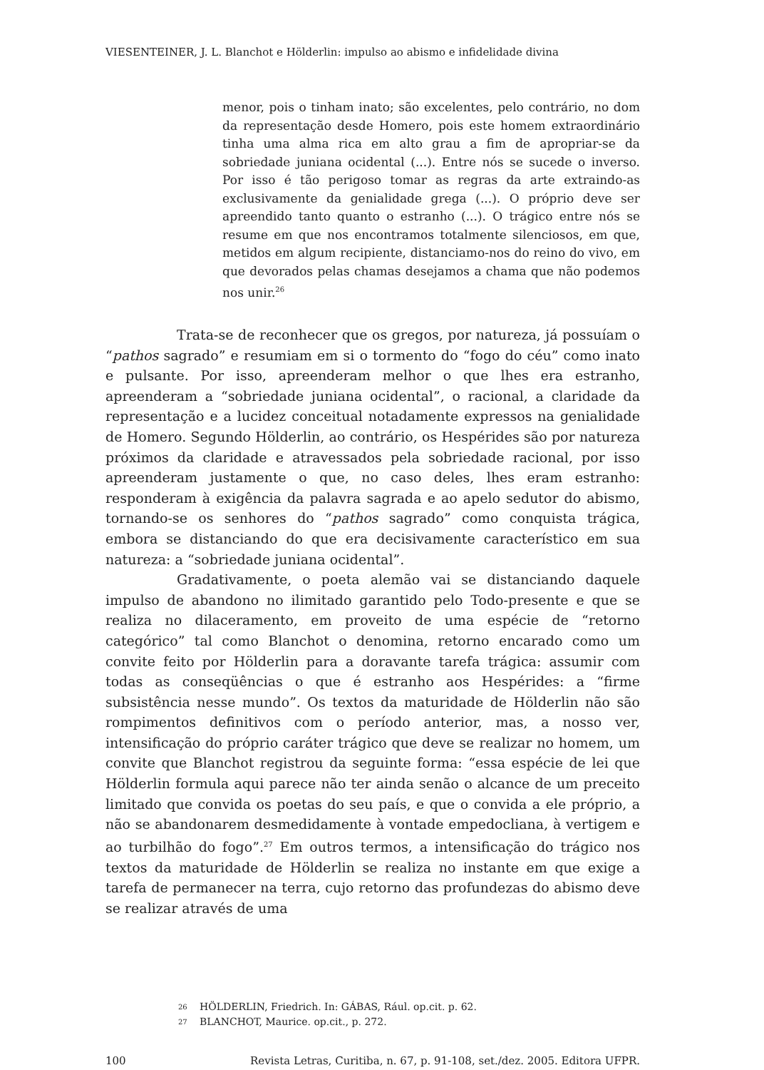VIESENTEINER, J. L. Blanchot e Hölderlin: impulso ao abismo e infidelidade divina
menor, pois o tinham inato; são excelentes, pelo contrário, no dom da representação desde Homero, pois este homem extraordinário tinha uma alma rica em alto grau a fim de apropriar-se da sobriedade juniana ocidental (...). Entre nós se sucede o inverso. Por isso é tão perigoso tomar as regras da arte extraindo-as exclusivamente da genialidade grega (...). O próprio deve ser apreendido tanto quanto o estranho (...). O trágico entre nós se resume em que nos encontramos totalmente silenciosos, em que, metidos em algum recipiente, distanciamo-nos do reino do vivo, em que devorados pelas chamas desejamos a chama que não podemos nos unir.<sup>26</sup>
Trata-se de reconhecer que os gregos, por natureza, já possuíam o “pathos sagrado” e resumiam em si o tormento do “fogo do céu” como inato e pulsante. Por isso, apreenderam melhor o que lhes era estranho, apreenderam a “sobriedade juniana ocidental”, o racional, a claridade da representação e a lucidez conceitual notadamente expressos na genialidade de Homero. Segundo Hölderlin, ao contrário, os Hespérides são por natureza próximos da claridade e atravessados pela sobriedade racional, por isso apreenderam justamente o que, no caso deles, lhes eram estranho: responderam à exigência da palavra sagrada e ao apelo sedutor do abismo, tornando-se os senhores do “pathos sagrado” como conquista trágica, embora se distanciando do que era decisivamente característico em sua natureza: a “sobriedade juniana ocidental”.
Gradativamente, o poeta alemão vai se distanciando daquele impulso de abandono no ilimitado garantido pelo Todo-presente e que se realiza no dilaceramento, em proveito de uma espécie de “retorno categórico” tal como Blanchot o denomina, retorno encarado como um convite feito por Hölderlin para a doravante tarefa trágica: assumir com todas as conseqüências o que é estranho aos Hespérides: a “firme subsistência nesse mundo”. Os textos da maturidade de Hölderlin não são rompimentos definitivos com o período anterior, mas, a nosso ver, intensificação do próprio caráter trágico que deve se realizar no homem, um convite que Blanchot registrou da seguinte forma: “essa espécie de lei que Hölderlin formula aqui parece não ter ainda senão o alcance de um preceito limitado que convida os poetas do seu país, e que o convida a ele próprio, a não se abandonarem desmedidamente à vontade empedocliana, à vertigem e ao turbilhão do fogo”.<sup>27</sup> Em outros termos, a intensificação do trágico nos textos da maturidade de Hölderlin se realiza no instante em que exige a tarefa de permanecer na terra, cujo retorno das profundezas do abismo deve se realizar através de uma
26 HÖLDERLIN, Friedrich. In: GÁBAS, Rául. op.cit. p. 62.
27 BLANCHOT, Maurice. op.cit., p. 272.
100 Revista Letras, Curitiba, n. 67, p. 91-108, set./dez. 2005. Editora UFPR.